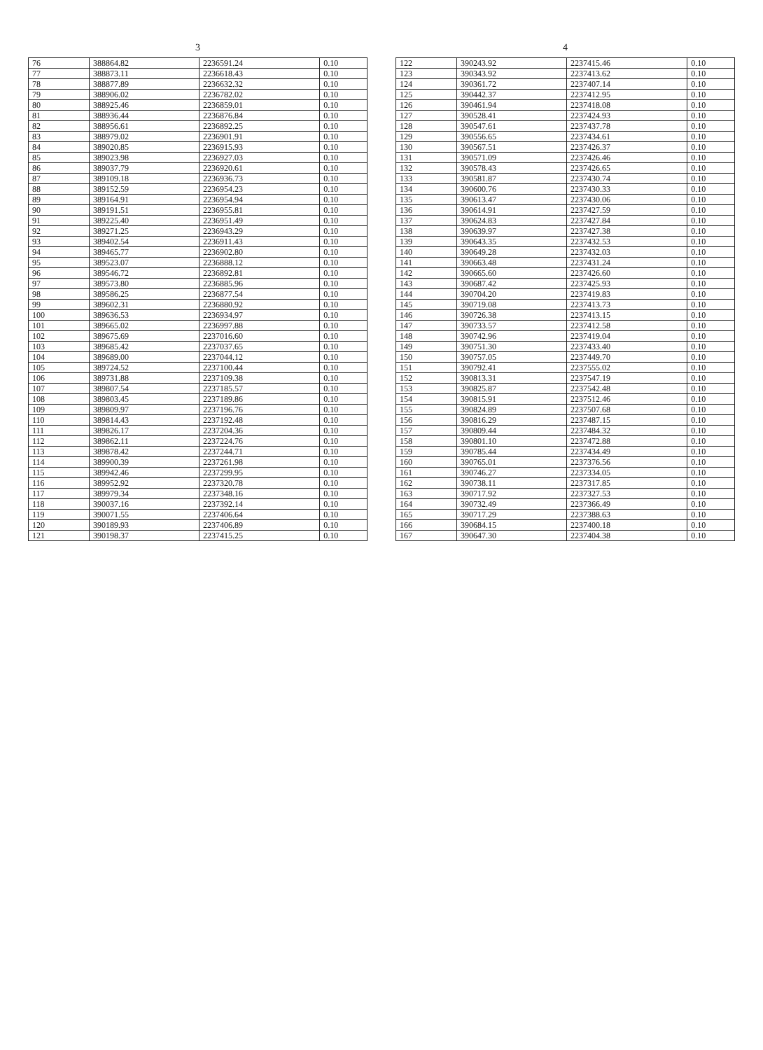3
| 76 | 388864.82 | 2236591.24 | 0.10 |
| 77 | 388873.11 | 2236618.43 | 0.10 |
| 78 | 388877.89 | 2236632.32 | 0.10 |
| 79 | 388906.02 | 2236782.02 | 0.10 |
| 80 | 388925.46 | 2236859.01 | 0.10 |
| 81 | 388936.44 | 2236876.84 | 0.10 |
| 82 | 388956.61 | 2236892.25 | 0.10 |
| 83 | 388979.02 | 2236901.91 | 0.10 |
| 84 | 389020.85 | 2236915.93 | 0.10 |
| 85 | 389023.98 | 2236927.03 | 0.10 |
| 86 | 389037.79 | 2236920.61 | 0.10 |
| 87 | 389109.18 | 2236936.73 | 0.10 |
| 88 | 389152.59 | 2236954.23 | 0.10 |
| 89 | 389164.91 | 2236954.94 | 0.10 |
| 90 | 389191.51 | 2236955.81 | 0.10 |
| 91 | 389225.40 | 2236951.49 | 0.10 |
| 92 | 389271.25 | 2236943.29 | 0.10 |
| 93 | 389402.54 | 2236911.43 | 0.10 |
| 94 | 389465.77 | 2236902.80 | 0.10 |
| 95 | 389523.07 | 2236888.12 | 0.10 |
| 96 | 389546.72 | 2236892.81 | 0.10 |
| 97 | 389573.80 | 2236885.96 | 0.10 |
| 98 | 389586.25 | 2236877.54 | 0.10 |
| 99 | 389602.31 | 2236880.92 | 0.10 |
| 100 | 389636.53 | 2236934.97 | 0.10 |
| 101 | 389665.02 | 2236997.88 | 0.10 |
| 102 | 389675.69 | 2237016.60 | 0.10 |
| 103 | 389685.42 | 2237037.65 | 0.10 |
| 104 | 389689.00 | 2237044.12 | 0.10 |
| 105 | 389724.52 | 2237100.44 | 0.10 |
| 106 | 389731.88 | 2237109.38 | 0.10 |
| 107 | 389807.54 | 2237185.57 | 0.10 |
| 108 | 389803.45 | 2237189.86 | 0.10 |
| 109 | 389809.97 | 2237196.76 | 0.10 |
| 110 | 389814.43 | 2237192.48 | 0.10 |
| 111 | 389826.17 | 2237204.36 | 0.10 |
| 112 | 389862.11 | 2237224.76 | 0.10 |
| 113 | 389878.42 | 2237244.71 | 0.10 |
| 114 | 389900.39 | 2237261.98 | 0.10 |
| 115 | 389942.46 | 2237299.95 | 0.10 |
| 116 | 389952.92 | 2237320.78 | 0.10 |
| 117 | 389979.34 | 2237348.16 | 0.10 |
| 118 | 390037.16 | 2237392.14 | 0.10 |
| 119 | 390071.55 | 2237406.64 | 0.10 |
| 120 | 390189.93 | 2237406.89 | 0.10 |
| 121 | 390198.37 | 2237415.25 | 0.10 |
4
| 122 | 390243.92 | 2237415.46 | 0.10 |
| 123 | 390343.92 | 2237413.62 | 0.10 |
| 124 | 390361.72 | 2237407.14 | 0.10 |
| 125 | 390442.37 | 2237412.95 | 0.10 |
| 126 | 390461.94 | 2237418.08 | 0.10 |
| 127 | 390528.41 | 2237424.93 | 0.10 |
| 128 | 390547.61 | 2237437.78 | 0.10 |
| 129 | 390556.65 | 2237434.61 | 0.10 |
| 130 | 390567.51 | 2237426.37 | 0.10 |
| 131 | 390571.09 | 2237426.46 | 0.10 |
| 132 | 390578.43 | 2237426.65 | 0.10 |
| 133 | 390581.87 | 2237430.74 | 0.10 |
| 134 | 390600.76 | 2237430.33 | 0.10 |
| 135 | 390613.47 | 2237430.06 | 0.10 |
| 136 | 390614.91 | 2237427.59 | 0.10 |
| 137 | 390624.83 | 2237427.84 | 0.10 |
| 138 | 390639.97 | 2237427.38 | 0.10 |
| 139 | 390643.35 | 2237432.53 | 0.10 |
| 140 | 390649.28 | 2237432.03 | 0.10 |
| 141 | 390663.48 | 2237431.24 | 0.10 |
| 142 | 390665.60 | 2237426.60 | 0.10 |
| 143 | 390687.42 | 2237425.93 | 0.10 |
| 144 | 390704.20 | 2237419.83 | 0.10 |
| 145 | 390719.08 | 2237413.73 | 0.10 |
| 146 | 390726.38 | 2237413.15 | 0.10 |
| 147 | 390733.57 | 2237412.58 | 0.10 |
| 148 | 390742.96 | 2237419.04 | 0.10 |
| 149 | 390751.30 | 2237433.40 | 0.10 |
| 150 | 390757.05 | 2237449.70 | 0.10 |
| 151 | 390792.41 | 2237555.02 | 0.10 |
| 152 | 390813.31 | 2237547.19 | 0.10 |
| 153 | 390825.87 | 2237542.48 | 0.10 |
| 154 | 390815.91 | 2237512.46 | 0.10 |
| 155 | 390824.89 | 2237507.68 | 0.10 |
| 156 | 390816.29 | 2237487.15 | 0.10 |
| 157 | 390809.44 | 2237484.32 | 0.10 |
| 158 | 390801.10 | 2237472.88 | 0.10 |
| 159 | 390785.44 | 2237434.49 | 0.10 |
| 160 | 390765.01 | 2237376.56 | 0.10 |
| 161 | 390746.27 | 2237334.05 | 0.10 |
| 162 | 390738.11 | 2237317.85 | 0.10 |
| 163 | 390717.92 | 2237327.53 | 0.10 |
| 164 | 390732.49 | 2237366.49 | 0.10 |
| 165 | 390717.29 | 2237388.63 | 0.10 |
| 166 | 390684.15 | 2237400.18 | 0.10 |
| 167 | 390647.30 | 2237404.38 | 0.10 |